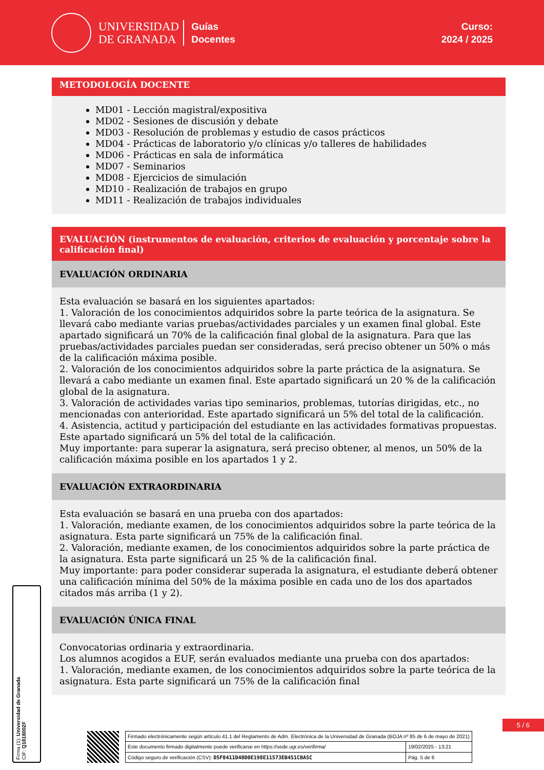UNIVERSIDAD
DE GRANADA
Guías
Docentes
Curso:
2024 / 2025
METODOLOGÍA DOCENTE
MD01 - Lección magistral/expositiva
MD02 - Sesiones de discusión y debate
MD03 - Resolución de problemas y estudio de casos prácticos
MD04 - Prácticas de laboratorio y/o clínicas y/o talleres de habilidades
MD06 - Prácticas en sala de informática
MD07 - Seminarios
MD08 - Ejercicios de simulación
MD10 - Realización de trabajos en grupo
MD11 - Realización de trabajos individuales
EVALUACIÓN (instrumentos de evaluación, criterios de evaluación y porcentaje sobre la calificación final)
EVALUACIÓN ORDINARIA
Esta evaluación se basará en los siguientes apartados:
1. Valoración de los conocimientos adquiridos sobre la parte teórica de la asignatura. Se llevará cabo mediante varias pruebas/actividades parciales y un examen final global. Este apartado significará un 70% de la calificación final global de la asignatura. Para que las pruebas/actividades parciales puedan ser consideradas, será preciso obtener un 50% o más de la calificación máxima posible.
2. Valoración de los conocimientos adquiridos sobre la parte práctica de la asignatura. Se llevará a cabo mediante un examen final. Este apartado significará un 20 % de la calificación global de la asignatura.
3. Valoración de actividades varias tipo seminarios, problemas, tutorías dirigidas, etc., no mencionadas con anterioridad. Este apartado significará un 5% del total de la calificación.
4. Asistencia, actitud y participación del estudiante en las actividades formativas propuestas. Este apartado significará un 5% del total de la calificación.
Muy importante: para superar la asignatura, será preciso obtener, al menos, un 50% de la calificación máxima posible en los apartados 1 y 2.
EVALUACIÓN EXTRAORDINARIA
Esta evaluación se basará en una prueba con dos apartados:
1. Valoración, mediante examen, de los conocimientos adquiridos sobre la parte teórica de la asignatura. Esta parte significará un 75% de la calificación final.
2. Valoración, mediante examen, de los conocimientos adquiridos sobre la parte práctica de la asignatura. Esta parte significará un 25 % de la calificación final.
Muy importante: para poder considerar superada la asignatura, el estudiante deberá obtener una calificación mínima del 50% de la máxima posible en cada uno de los dos apartados citados más arriba (1 y 2).
EVALUACIÓN ÚNICA FINAL
Convocatorias ordinaria y extraordinaria.
Los alumnos acogidos a EUF, serán evaluados mediante una prueba con dos apartados:
1. Valoración, mediante examen, de los conocimientos adquiridos sobre la parte teórica de la asignatura. Esta parte significará un 75% de la calificación final
Firma (1): Universidad de Granada
CIF: Q1818002F
5 / 6
| Firmado electrónicamente según artículo 41.1 del Reglamento de Adm. Electrónica de la Universidad de Granada (BOJA nº 85 de 6 de mayo de 2021) | |
| Este documento firmado digitalmente puede verificarse en https://sede.ugr.es/verifirma/ | 19/02/2025 - 13:21 |
| Código seguro de verificación (CSV): D5F0411D40D0E198E11573EB451CBA5C | Pág. 5 de 6 |